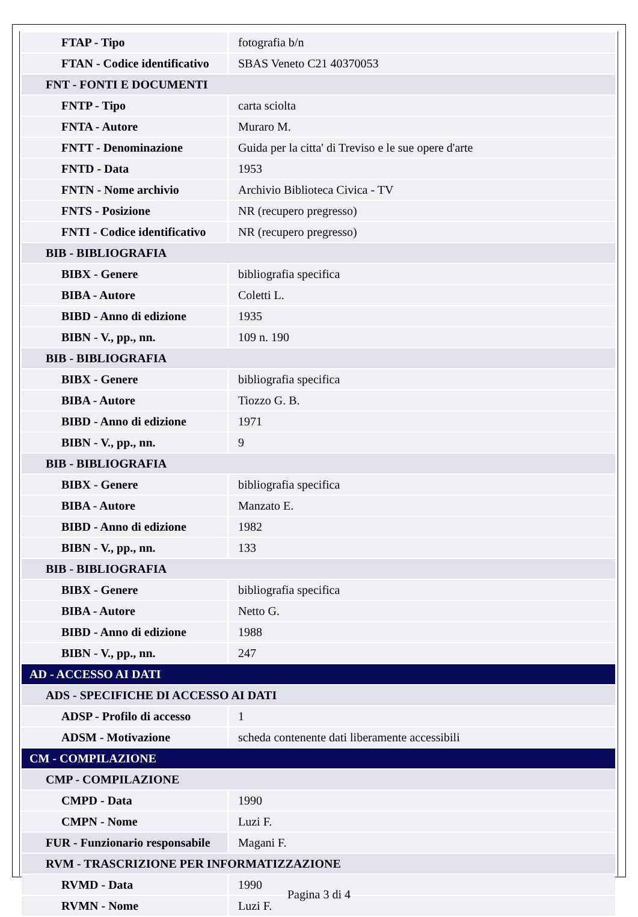| FTAP - Tipo | fotografia b/n |
| FTAN - Codice identificativo | SBAS Veneto C21 40370053 |
| FNT - FONTI E DOCUMENTI | |
| FNTP - Tipo | carta sciolta |
| FNTA - Autore | Muraro M. |
| FNTT - Denominazione | Guida per la citta' di Treviso e le sue opere d'arte |
| FNTD - Data | 1953 |
| FNTN - Nome archivio | Archivio Biblioteca Civica - TV |
| FNTS - Posizione | NR (recupero pregresso) |
| FNTI - Codice identificativo | NR (recupero pregresso) |
| BIB - BIBLIOGRAFIA | |
| BIBX - Genere | bibliografia specifica |
| BIBA - Autore | Coletti L. |
| BIBD - Anno di edizione | 1935 |
| BIBN - V., pp., nn. | 109 n. 190 |
| BIB - BIBLIOGRAFIA | |
| BIBX - Genere | bibliografia specifica |
| BIBA - Autore | Tiozzo G. B. |
| BIBD - Anno di edizione | 1971 |
| BIBN - V., pp., nn. | 9 |
| BIB - BIBLIOGRAFIA | |
| BIBX - Genere | bibliografia specifica |
| BIBA - Autore | Manzato E. |
| BIBD - Anno di edizione | 1982 |
| BIBN - V., pp., nn. | 133 |
| BIB - BIBLIOGRAFIA | |
| BIBX - Genere | bibliografia specifica |
| BIBA - Autore | Netto G. |
| BIBD - Anno di edizione | 1988 |
| BIBN - V., pp., nn. | 247 |
| AD - ACCESSO AI DATI | |
| ADS - SPECIFICHE DI ACCESSO AI DATI | |
| ADSP - Profilo di accesso | 1 |
| ADSM - Motivazione | scheda contenente dati liberamente accessibili |
| CM - COMPILAZIONE | |
| CMP - COMPILAZIONE | |
| CMPD - Data | 1990 |
| CMPN - Nome | Luzi F. |
| FUR - Funzionario responsabile | Magani F. |
| RVM - TRASCRIZIONE PER INFORMATIZZAZIONE | |
| RVMD - Data | 1990 |
| RVMN - Nome | Luzi F. |
Pagina 3 di 4